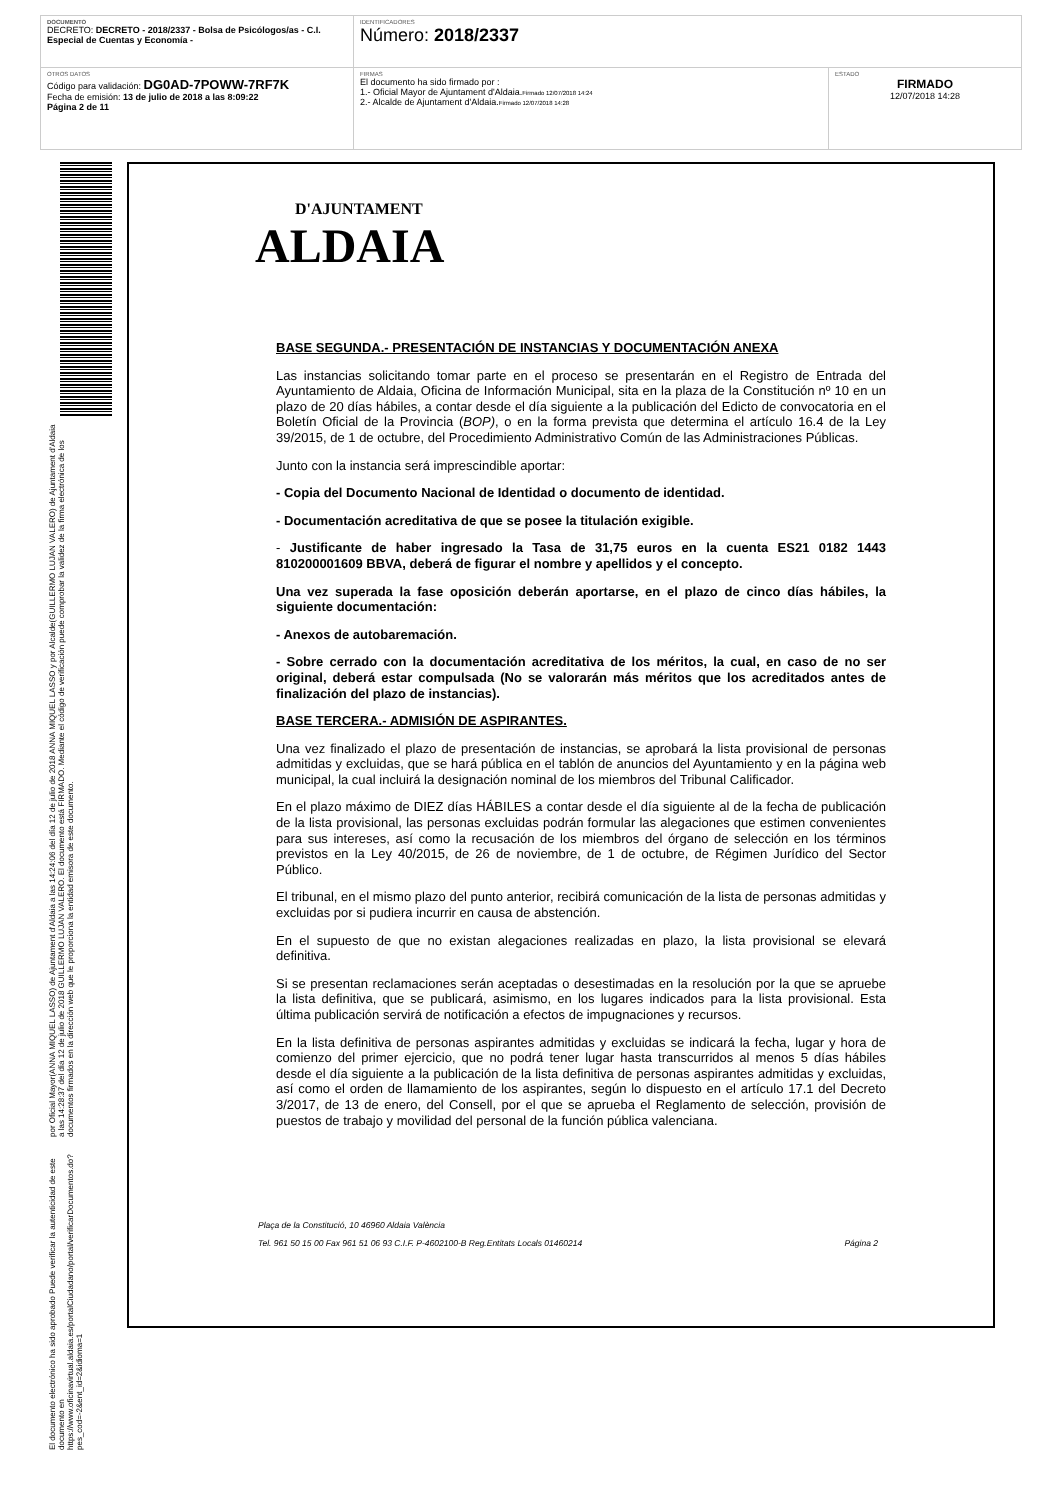| DOCUMENTO DECRETO: DECRETO - 2018/2337 - Bolsa de Psicólogos/as - C.I. Especial de Cuentas y Economía - | IDENTIFICADORES Número: 2018/2337 | |
| OTROS DATOS Código para validación: DG0AD-7POWW-7RF7K Fecha de emisión: 13 de julio de 2018 a las 8:09:22 Página 2 de 11 | FIRMAS El documento ha sido firmado por : 1.- Oficial Mayor de Ajuntament d'Aldaia. Firmado 12/07/2018 14:24 2.- Alcalde de Ajuntament d'Aldaia. Firmado 12/07/2018 14:28 | ESTADO FIRMADO 12/07/2018 14:28 |
El documento electrónico ha sido aprobado Puede verificar la autenticidad de este documento en https://www.oficinavirtual.aldaia.es/portalCiudadano/portal/verificarDocumentos.do?pes_cod=-2&ent_id=2&idioma=1
por Oficial Mayor(ANNA MIQUEL LASSO) de Ajuntament d'Aldaia a las 14:24:06 del día 12 de julio de 2018 ANNA MIQUEL LASSO y por Alcalde(GUILLERMO LUJAN VALERO) de Ajuntament d'Aldaia a las 14:28:37 del día 12 de julio de 2018 GUILLERMO LUJAN VALERO. El documento está FIRMADO. Mediante el código de verificación puede comprobar la validez de la firma electrónica de los documentos firmados en la dirección web que le proporciona la entidad emisora de este documento.
D'AJUNTAMENT
ALDAIA
BASE SEGUNDA.- PRESENTACIÓN DE INSTANCIAS Y DOCUMENTACIÓN ANEXA
Las instancias solicitando tomar parte en el proceso se presentarán en el Registro de Entrada del Ayuntamiento de Aldaia, Oficina de Información Municipal, sita en la plaza de la Constitución nº 10 en un plazo de 20 días hábiles, a contar desde el día siguiente a la publicación del Edicto de convocatoria en el Boletín Oficial de la Provincia (BOP), o en la forma prevista que determina el artículo 16.4 de la Ley 39/2015, de 1 de octubre, del Procedimiento Administrativo Común de las Administraciones Públicas.
Junto con la instancia será imprescindible aportar:
- Copia del Documento Nacional de Identidad o documento de identidad.
- Documentación acreditativa de que se posee la titulación exigible.
- Justificante de haber ingresado la Tasa de 31,75 euros en la cuenta ES21 0182 1443 810200001609 BBVA, deberá de figurar el nombre y apellidos y el concepto.
Una vez superada la fase oposición deberán aportarse, en el plazo de cinco días hábiles, la siguiente documentación:
- Anexos de autobaremación.
- Sobre cerrado con la documentación acreditativa de los méritos, la cual, en caso de no ser original, deberá estar compulsada (No se valorarán más méritos que los acreditados antes de finalización del plazo de instancias).
BASE TERCERA.- ADMISIÓN DE ASPIRANTES.
Una vez finalizado el plazo de presentación de instancias, se aprobará la lista provisional de personas admitidas y excluidas, que se hará pública en el tablón de anuncios del Ayuntamiento y en la página web municipal, la cual incluirá la designación nominal de los miembros del Tribunal Calificador.
En el plazo máximo de DIEZ días HÁBILES a contar desde el día siguiente al de la fecha de publicación de la lista provisional, las personas excluidas podrán formular las alegaciones que estimen convenientes para sus intereses, así como la recusación de los miembros del órgano de selección en los términos previstos en la Ley 40/2015, de 26 de noviembre, de 1 de octubre, de Régimen Jurídico del Sector Público.
El tribunal, en el mismo plazo del punto anterior, recibirá comunicación de la lista de personas admitidas y excluidas por si pudiera incurrir en causa de abstención.
En el supuesto de que no existan alegaciones realizadas en plazo, la lista provisional se elevará definitiva.
Si se presentan reclamaciones serán aceptadas o desestimadas en la resolución por la que se apruebe la lista definitiva, que se publicará, asimismo, en los lugares indicados para la lista provisional. Esta última publicación servirá de notificación a efectos de impugnaciones y recursos.
En la lista definitiva de personas aspirantes admitidas y excluidas se indicará la fecha, lugar y hora de comienzo del primer ejercicio, que no podrá tener lugar hasta transcurridos al menos 5 días hábiles desde el día siguiente a la publicación de la lista definitiva de personas aspirantes admitidas y excluidas, así como el orden de llamamiento de los aspirantes, según lo dispuesto en el artículo 17.1 del Decreto 3/2017, de 13 de enero, del Consell, por el que se aprueba el Reglamento de selección, provisión de puestos de trabajo y movilidad del personal de la función pública valenciana.
Plaça de la Constitució, 10 46960 Aldaia València
Tel. 961 50 15 00 Fax 961 51 06 93 C.I.F. P-4602100-B Reg.Entitats Locals 01460214 Página 2